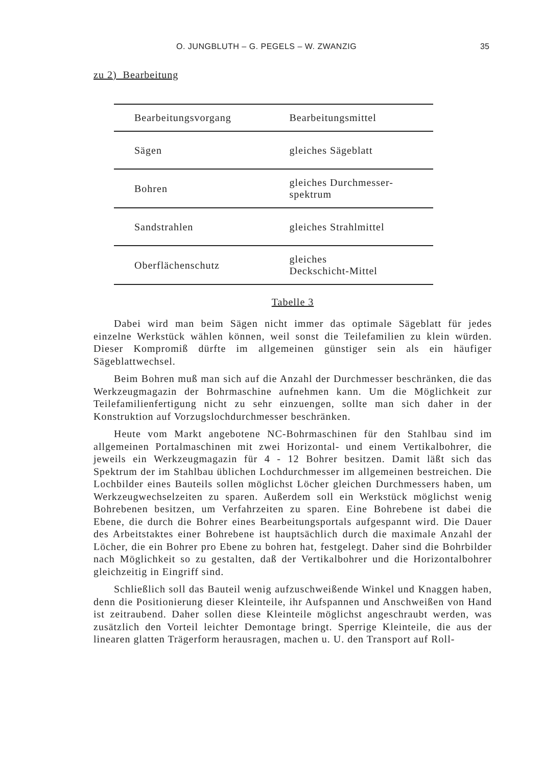O. JUNGBLUTH – G. PEGELS – W. ZWANZIG 35
zu 2) Bearbeitung
| Bearbeitungsvorgang | Bearbeitungsmittel |
| --- | --- |
| Sägen | gleiches Sägeblatt |
| Bohren | gleiches Durchmesser- spektrum |
| Sandstrahlen | gleiches Strahlmittel |
| Oberflächenschutz | gleiches Deckschicht-Mittel |
Tabelle 3
Dabei wird man beim Sägen nicht immer das optimale Sägeblatt für jedes einzelne Werkstück wählen können, weil sonst die Teilefamilien zu klein würden. Dieser Kompromiß dürfte im allgemeinen günstiger sein als ein häufiger Sägeblattwechsel.
Beim Bohren muß man sich auf die Anzahl der Durchmesser beschränken, die das Werkzeugmagazin der Bohrmaschine aufnehmen kann. Um die Möglichkeit zur Teilefamilienfertigung nicht zu sehr einzuengen, sollte man sich daher in der Konstruktion auf Vorzugslochdurchmesser beschränken.
Heute vom Markt angebotene NC-Bohrmaschinen für den Stahlbau sind im allgemeinen Portalmaschinen mit zwei Horizontal- und einem Vertikalbohrer, die jeweils ein Werkzeugmagazin für 4 - 12 Bohrer besitzen. Damit läßt sich das Spektrum der im Stahlbau üblichen Lochdurchmesser im allgemeinen bestreichen. Die Lochbilder eines Bauteils sollen möglichst Löcher gleichen Durchmessers haben, um Werkzeugwechselzeiten zu sparen. Außerdem soll ein Werkstück möglichst wenig Bohrebenen besitzen, um Verfahrzeiten zu sparen. Eine Bohrebene ist dabei die Ebene, die durch die Bohrer eines Bearbeitungsportals aufgespannt wird. Die Dauer des Arbeitstaktes einer Bohrebene ist hauptsächlich durch die maximale Anzahl der Löcher, die ein Bohrer pro Ebene zu bohren hat, festgelegt. Daher sind die Bohrbilder nach Möglichkeit so zu gestalten, daß der Vertikalbohrer und die Horizontalbohrer gleichzeitig in Eingriff sind.
Schließlich soll das Bauteil wenig aufzuschweißende Winkel und Knaggen haben, denn die Positionierung dieser Kleinteile, ihr Aufspannen und Anschweißen von Hand ist zeitraubend. Daher sollen diese Kleinteile möglichst angeschraubt werden, was zusätzlich den Vorteil leichter Demontage bringt. Sperrige Kleinteile, die aus der linearen glatten Trägerform herausragen, machen u. U. den Transport auf Roll-